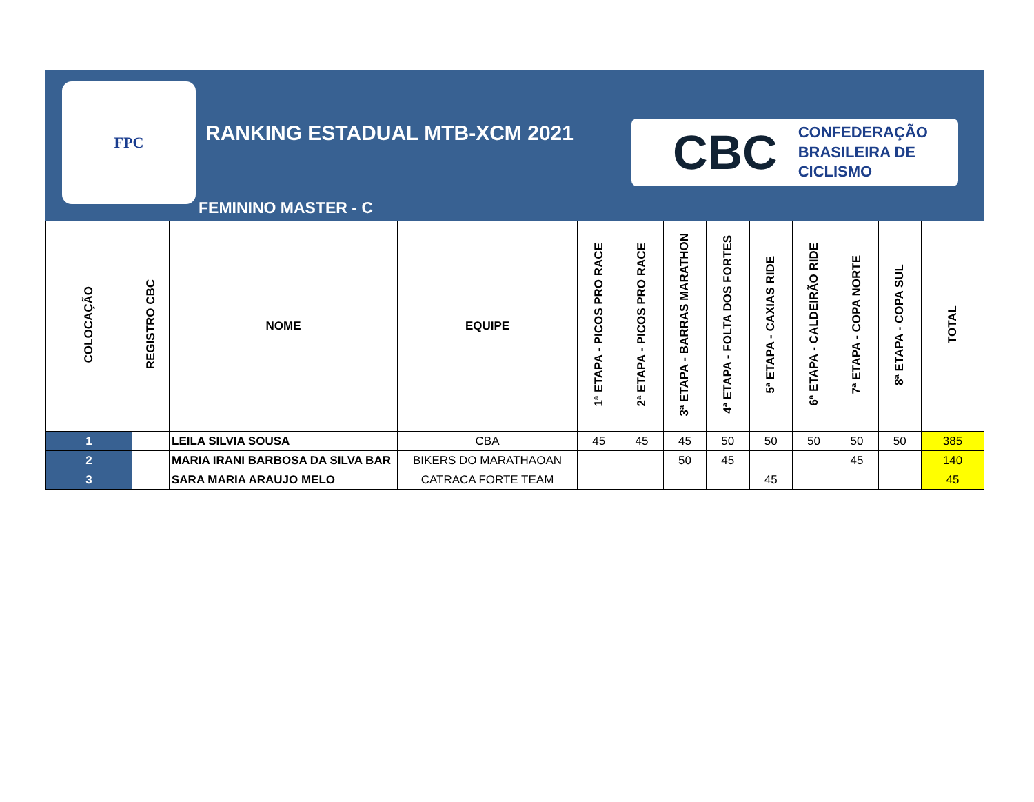FPC
RANKING ESTADUAL MTB-XCM 2021
FEMININO MASTER - C
CBC CONFEDERAÇÃO
BRASILEIRA DE
CICLISMO
| COLOCAÇÃO | REGISTRO CBC | NOME | EQUIPE | 1ª ETAPA - PICOS PRO RACE | 2ª ETAPA - PICOS PRO RACE | 3ª ETAPA - BARRAS MARATHON | 4ª ETAPA - FOLTA DOS FORTES | 5ª ETAPA - CAXIAS RIDE | 6ª ETAPA - CALDEIRÃO RIDE | 7ª ETAPA - COPA NORTE | 8ª ETAPA - COPA SUL | TOTAL |
| --- | --- | --- | --- | --- | --- | --- | --- | --- | --- | --- | --- | --- |
| 1 | | LEILA SILVIA SOUSA | CBA | 45 | 45 | 45 | 50 | 50 | 50 | 50 | 50 | 385 |
| 2 | | MARIA IRANI BARBOSA DA SILVA BAR | BIKERS DO MARATHAOAN | | | 50 | 45 | | | 45 | | 140 |
| 3 | | SARA MARIA ARAUJO MELO | CATRACA FORTE TEAM | | | | | 45 | | | | 45 |